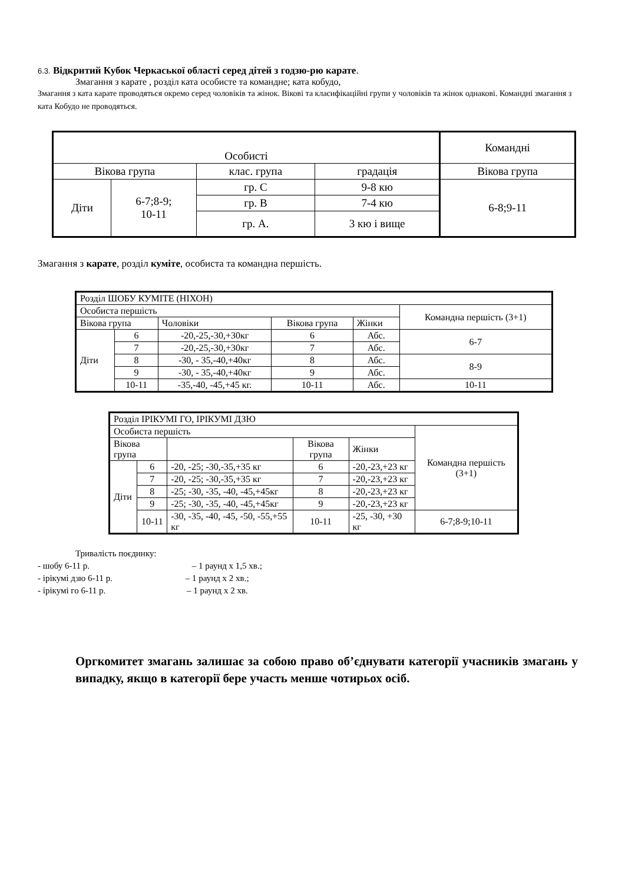6.3. Відкритий Кубок Черкаської області серед дітей з годзю-рю карате.
Змагання з карате , розділ ката особисте та командне; ката кобудо,
Змагання з ката карате проводяться окремо серед чоловіків та жінок. Вікові та класифікаційні групи у чоловіків та жінок однакові. Командні змагання з ката Кобудо не проводяться.
| Особисті | | | | Командні |
| Вікова група | | клас. група | градація | Вікова група |
| Діти | 6-7;8-9; 10-11 | гр. С | 9-8 кю | 6-8;9-11 |
| | | гр. В | 7-4 кю | |
| | | гр. А. | 3 кю і вище | |
Змагання з карате, розділ куміте, особиста та командна першість.
| Розділ ШОБУ КУМІТЕ (НІХОН) | | | | | |
| Особиста першість | | | | | Командна першість (3+1) |
| Вікова група | | Чоловіки | Вікова група | Жінки | |
| Діти | 6 | -20,-25,-30,+30кг | 6 | Абс. | 6-7 |
| | 7 | -20,-25,-30,+30кг | 7 | Абс. | |
| | 8 | -30, - 35,-40,+40кг | 8 | Абс. | 8-9 |
| | 9 | -30, - 35,-40,+40кг | 9 | Абс. | |
| | 10-11 | -35,-40, -45,+45 кг. | 10-11 | Абс. | 10-11 |
| Розділ ІРІКУМІ ГО, ІРІКУМІ ДЗЮ | | | | | |
| Особиста першість | | | | | Командна першість (3+1) |
| Вікова група | | | Вікова група | Жінки | |
| Діти | 6 | -20, -25; -30,-35,+35 кг | 6 | -20,-23,+23 кг | |
| | 7 | -20, -25; -30,-35,+35 кг | 7 | -20,-23,+23 кг | |
| | 8 | -25; -30, -35, -40, -45,+45кг | 8 | -20,-23,+23 кг | |
| | 9 | -25; -30, -35, -40, -45,+45кг | 9 | -20,-23,+23 кг | |
| | 10-11 | -30, -35, -40, -45, -50, -55,+55 кг | 10-11 | -25, -30, +30 кг | 6-7;8-9;10-11 |
Тривалість поєдинку:
- шобу 6-11 р. – 1 раунд х 1,5 хв.;
- ірікумі дзю 6-11 р. – 1 раунд х 2 хв.;
- ірікумі го 6-11 р. – 1 раунд х 2 хв.
Оргкомитет змагань залишає за собою право об’єднувати категорії учасників змагань у випадку, якщо в категорії бере участь менше чотирьох осіб.